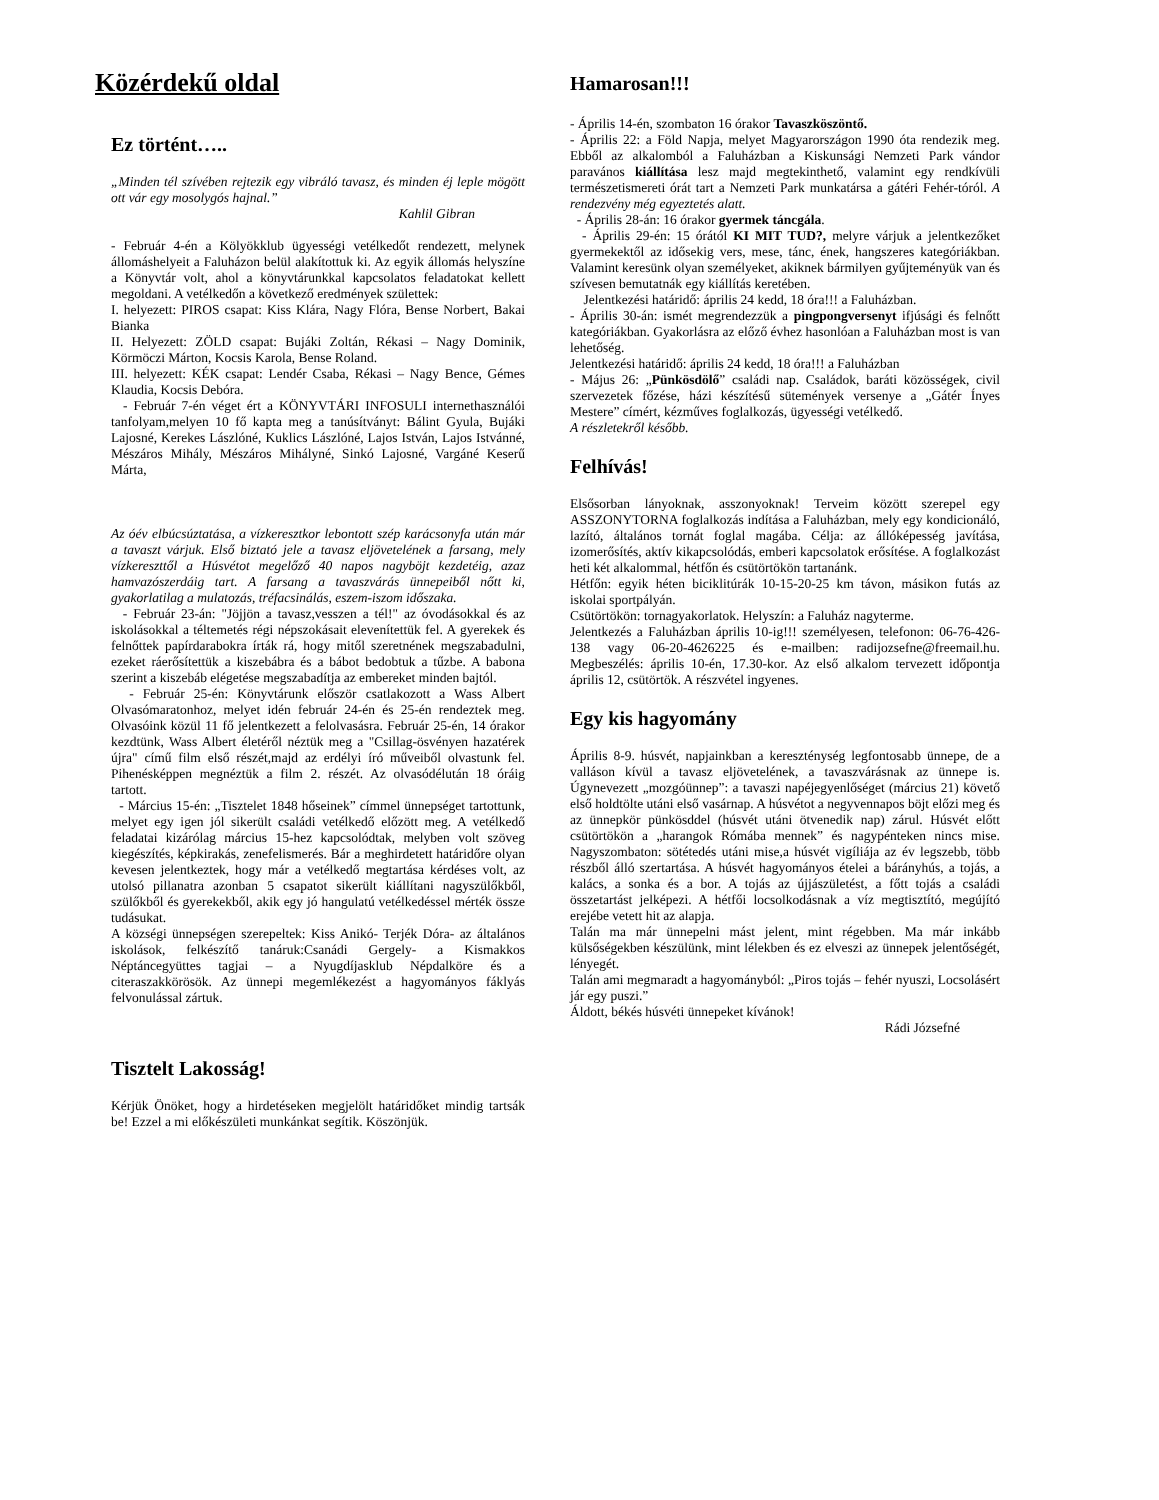Közérdekű oldal
Ez történt…..
„Minden tél szívében rejtezik egy vibráló tavasz, és minden éj leple mögött ott vár egy mosolygós hajnal.”
Kahlil Gibran
- Február 4-én a Kölyökklub ügyességi vetélkedőt rendezett, melynek állomáshelyeit a Faluházon belül alakítottuk ki. Az egyik állomás helyszíne a Könyvtár volt, ahol a könyvtárunkkal kapcsolatos feladatokat kellett megoldani. A vetélkedőn a következő eredmények születtek:
I. helyezett: PIROS csapat: Kiss Klára, Nagy Flóra, Bense Norbert, Bakai Bianka
II. Helyezett: ZÖLD csapat: Bujáki Zoltán, Rékasi – Nagy Dominik, Körmöczi Márton, Kocsis Karola, Bense Roland.
III. helyezett: KÉK csapat: Lendér Csaba, Rékasi – Nagy Bence, Gémes Klaudia, Kocsis Debóra.
- Február 7-én véget ért a KÖNYVTÁRI INFOSULI internethasználói tanfolyam,melyen 10 fő kapta meg a tanúsítványt: Bálint Gyula, Bujáki Lajosné, Kerekes Lászlóné, Kuklics Lászlóné, Lajos István, Lajos Istvánné, Mészáros Mihály, Mészáros Mihályné, Sinkó Lajosné, Vargáné Keserű Márta,
Az óév elbúcsúztatása, a vízkeresztkor lebontott szép karácsonyfa után már a tavaszt várjuk. Első biztató jele a tavasz eljövetelének a farsang, mely vízkereszttől a Húsvétot megelőző 40 napos nagyböjt kezdetéig, azaz hamvazószerdáig tart. A farsang a tavaszvárás ünnepeiből nőtt ki, gyakorlatilag a mulatozás, tréfacsinálás, eszem-iszom időszaka.
- Február 23-án: "Jöjjön a tavasz,vesszen a tél!" az óvodásokkal és az iskolásokkal a téltemetés régi népszokásait elevenítettük fel. A gyerekek és felnőttek papírdarabokra írták rá, hogy mitől szeretnének megszabadulni, ezeket ráerősítettük a kiszebábra és a bábot bedobtuk a tűzbe. A babona szerint a kiszebáb elégetése megszabadítja az embereket minden bajtól.
- Február 25-én: Könyvtárunk először csatlakozott a Wass Albert Olvasómaratonhoz, melyet idén február 24-én és 25-én rendeztek meg. Olvasóink közül 11 fő jelentkezett a felolvasásra. Február 25-én, 14 órakor kezdtünk, Wass Albert életéről néztük meg a "Csillag-ösvényen hazatérek újra" című film első részét,majd az erdélyi író műveiből olvastunk fel. Pihenésképpen megnéztük a film 2. részét. Az olvasódélután 18 óráig tartott.
- Március 15-én: „Tisztelet 1848 hőseinek” címmel ünnepséget tartottunk, melyet egy igen jól sikerült családi vetélkedő előzött meg. A vetélkedő feladatai kizárólag március 15-hez kapcsolódtak, melyben volt szöveg kiegészítés, képkirakás, zenefelismerés. Bár a meghirdetett határidőre olyan kevesen jelentkeztek, hogy már a vetélkedő megtartása kérdéses volt, az utolsó pillanatra azonban 5 csapatot sikerült kiállítani nagyszülőkből, szülőkből és gyerekekből, akik egy jó hangulatú vetélkedéssel mérték össze tudásukat.
A községi ünnepségen szerepeltek: Kiss Anikó- Terjék Dóra- az általános iskolások, felkészítő tanáruk:Csanádi Gergely- a Kismakkos Néptáncegyüttes tagjai – a Nyugdíjasklub Népdalköre és a citeraszakkörösök. Az ünnepi megemlékezést a hagyományos fáklyás felvonulással zártuk.
Tisztelt Lakosság!
Kérjük Önöket, hogy a hirdetéseken megjelölt határidőket mindig tartsák be! Ezzel a mi előkészületi munkánkat segítik. Köszönjük.
Hamarosan!!!
- Április 14-én, szombaton 16 órakor Tavaszköszöntő.
- Április 22: a Föld Napja, melyet Magyarországon 1990 óta rendezik meg. Ebből az alkalomból a Faluházban a Kiskunsági Nemzeti Park vándor paravános kiállítása lesz majd megtekinthető, valamint egy rendkívüli természetismereti órát tart a Nemzeti Park munkatársa a gátéri Fehér-tóról. A rendezvény még egyeztetés alatt.
- Április 28-án: 16 órakor gyermek táncgála.
- Április 29-én: 15 órától KI MIT TUD?, melyre várjuk a jelentkezőket gyermekektől az idősekig vers, mese, tánc, ének, hangszeres kategóriákban. Valamint keresünk olyan személyeket, akiknek bármilyen gyűjteményük van és szívesen bemutatnák egy kiállítás keretében.
Jelentkezési határidő: április 24 kedd, 18 óra!!! a Faluházban.
- Április 30-án: ismét megrendezzük a pingpongversenyt ifjúsági és felnőtt kategóriákban. Gyakorlásra az előző évhez hasonlóan a Faluházban most is van lehetőség.
Jelentkezési határidő: április 24 kedd, 18 óra!!! a Faluházban
- Május 26: „Pünkösdölő” családi nap. Családok, baráti közösségek, civil szervezetek főzése, házi készítésű sütemények versenye a „Gátér Ínyes Mestere” címért, kézműves foglalkozás, ügyességi vetélkedő.
A részletekről később.
Felhívás!
Elsősorban lányoknak, asszonyoknak! Terveim között szerepel egy ASSZONYTORNA foglalkozás indítása a Faluházban, mely egy kondicionáló, lazító, általános tornát foglal magába. Célja: az állóképesség javítása, izomerősítés, aktív kikapcsolódás, emberi kapcsolatok erősítése. A foglalkozást heti két alkalommal, hétfőn és csütörtökön tartanánk.
Hétfőn: egyik héten biciklitúrák 10-15-20-25 km távon, másikon futás az iskolai sportpályán.
Csütörtökön: tornagyakorlatok. Helyszín: a Faluház nagyterme.
Jelentkezés a Faluházban április 10-ig!!! személyesen, telefonon: 06-76-426-138 vagy 06-20-4626225 és e-mailben: radijozsefne@freemail.hu. Megbeszélés: április 10-én, 17.30-kor. Az első alkalom tervezett időpontja április 12, csütörtök. A részvétel ingyenes.
Egy kis hagyomány
Április 8-9. húsvét, napjainkban a kereszténység legfontosabb ünnepe, de a valláson kívül a tavasz eljövetelének, a tavaszvárásnak az ünnepe is. Úgynevezett „mozgóünnep”: a tavaszi napéjegyenlőséget (március 21) követő első holdtölte utáni első vasárnap. A húsvétot a negyvennapos böjt előzi meg és az ünnepkör pünkösddel (húsvét utáni ötvenedik nap) zárul. Húsvét előtt csütörtökön a „harangok Rómába mennek” és nagypénteken nincs mise. Nagyszombaton: sötétedés utáni mise,a húsvét vigíliája az év legszebb, több részből álló szertartása. A húsvét hagyományos ételei a bárányhús, a tojás, a kalács, a sonka és a bor. A tojás az újjászületést, a főtt tojás a családi összetartást jelképezi. A hétfői locsolkodásnak a víz megtisztító, megújító erejébe vetett hit az alapja.
Talán ma már ünnepelni mást jelent, mint régebben. Ma már inkább külsőségekben készülünk, mint lélekben és ez elveszi az ünnepek jelentőségét, lényegét.
Talán ami megmaradt a hagyományból: „Piros tojás – fehér nyuszi, Locsolásért jár egy puszi.”
Áldott, békés húsvéti ünnepeket kívánok!
Rádi Józsefné